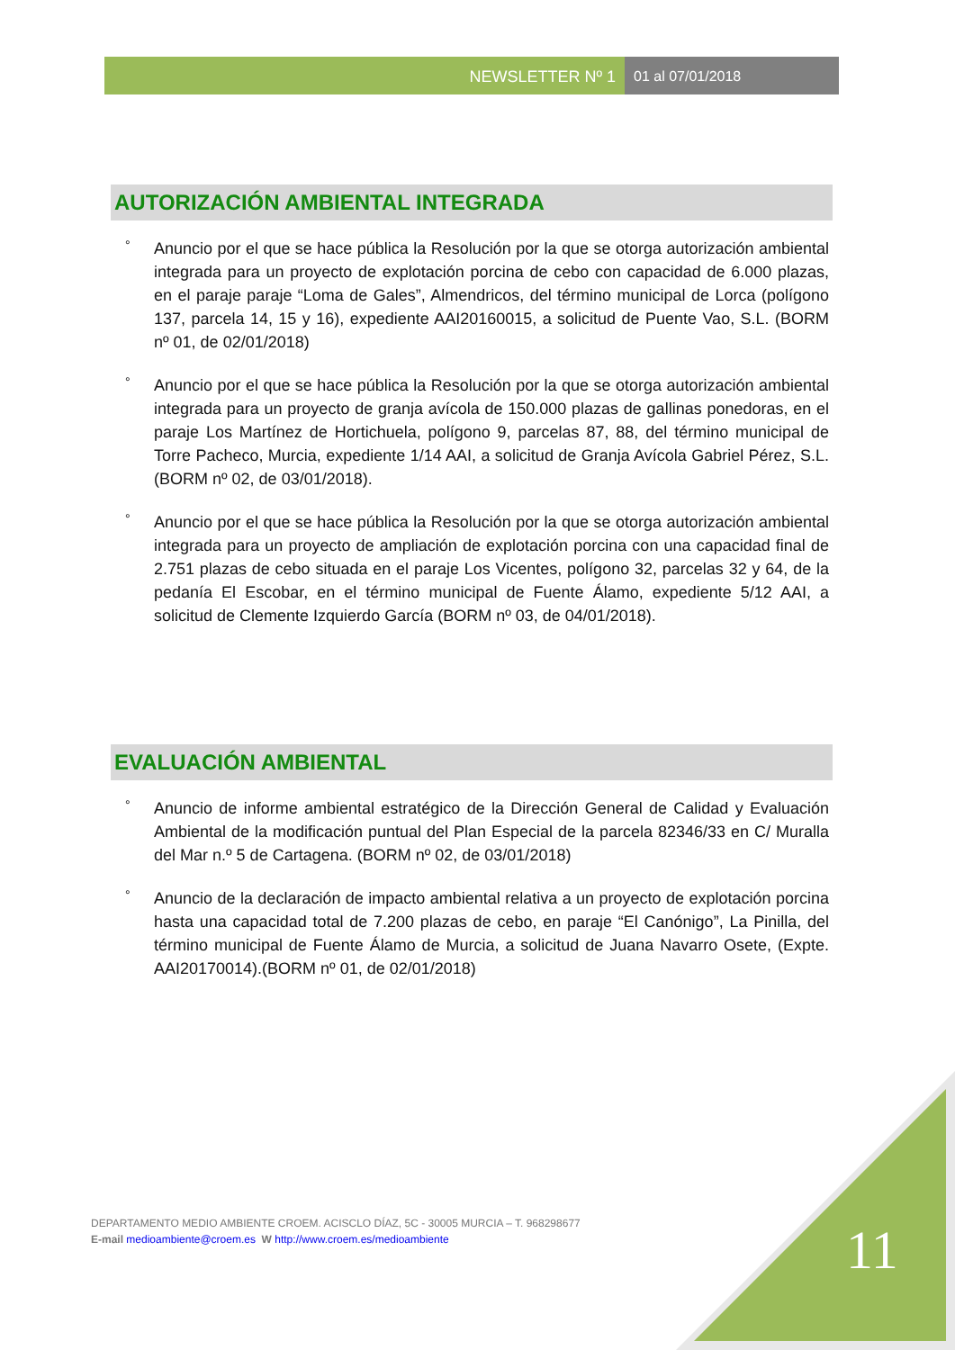NEWSLETTER Nº 1 01 al 07/01/2018
AUTORIZACIÓN AMBIENTAL INTEGRADA
° Anuncio por el que se hace pública la Resolución por la que se otorga autorización ambiental integrada para un proyecto de explotación porcina de cebo con capacidad de 6.000 plazas, en el paraje paraje “Loma de Gales”, Almendricos, del término municipal de Lorca (polígono 137, parcela 14, 15 y 16), expediente AAI20160015, a solicitud de Puente Vao, S.L. (BORM nº 01, de 02/01/2018)
° Anuncio por el que se hace pública la Resolución por la que se otorga autorización ambiental integrada para un proyecto de granja avícola de 150.000 plazas de gallinas ponedoras, en el paraje Los Martínez de Hortichuela, polígono 9, parcelas 87, 88, del término municipal de Torre Pacheco, Murcia, expediente 1/14 AAI, a solicitud de Granja Avícola Gabriel Pérez, S.L. (BORM nº 02, de 03/01/2018).
° Anuncio por el que se hace pública la Resolución por la que se otorga autorización ambiental integrada para un proyecto de ampliación de explotación porcina con una capacidad final de 2.751 plazas de cebo situada en el paraje Los Vicentes, polígono 32, parcelas 32 y 64, de la pedanía El Escobar, en el término municipal de Fuente Álamo, expediente 5/12 AAI, a solicitud de Clemente Izquierdo García (BORM nº 03, de 04/01/2018).
EVALUACIÓN AMBIENTAL
° Anuncio de informe ambiental estratégico de la Dirección General de Calidad y Evaluación Ambiental de la modificación puntual del Plan Especial de la parcela 82346/33 en C/ Muralla del Mar n.º 5 de Cartagena. (BORM nº 02, de 03/01/2018)
° Anuncio de la declaración de impacto ambiental relativa a un proyecto de explotación porcina hasta una capacidad total de 7.200 plazas de cebo, en paraje “El Canónigo”, La Pinilla, del término municipal de Fuente Álamo de Murcia, a solicitud de Juana Navarro Osete, (Expte. AAI20170014).(BORM nº 01, de 02/01/2018)
DEPARTAMENTO MEDIO AMBIENTE CROEM. ACISCLO DÍAZ, 5C - 30005 MURCIA – T. 968298677
E-mail medioambiente@croem.es W http://www.croem.es/medioambiente
11